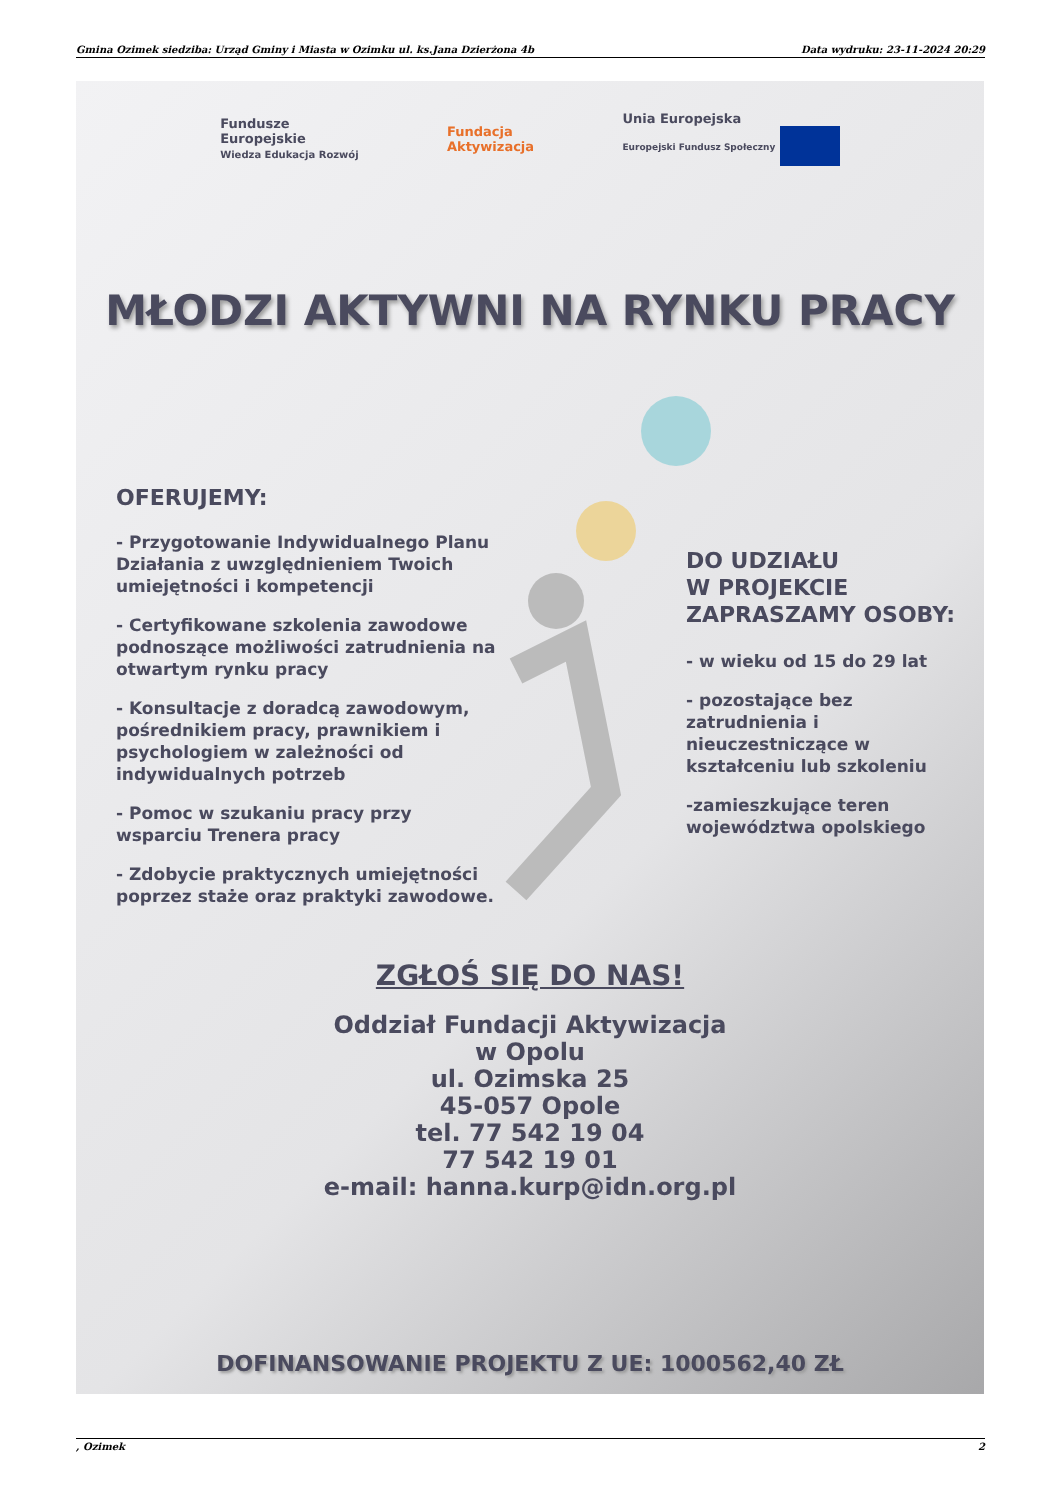Gmina Ozimek siedziba: Urząd Gminy i Miasta w Ozimku ul. ks.Jana Dzierżona 4b Data wydruku: 23-11-2024 20:29
Fundusze
Europejskie
Wiedza Edukacja Rozwój
Fundacja
Aktywizacja
Unia Europejska
Europejski Fundusz Społeczny
MŁODZI AKTYWNI NA RYNKU PRACY
OFERUJEMY:
- Przygotowanie Indywidualnego Planu Działania z uwzględnieniem Twoich umiejętności i kompetencji
- Certyfikowane szkolenia zawodowe podnoszące możliwości zatrudnienia na otwartym rynku pracy
- Konsultacje z doradcą zawodowym, pośrednikiem pracy, prawnikiem i psychologiem w zależności od indywidualnych potrzeb
- Pomoc w szukaniu pracy przy wsparciu Trenera pracy
- Zdobycie praktycznych umiejętności poprzez staże oraz praktyki zawodowe.
DO UDZIAŁU
W PROJEKCIE
ZAPRASZAMY OSOBY:
- w wieku od 15 do 29 lat
- pozostające bez zatrudnienia i nieuczestniczące w kształceniu lub szkoleniu
-zamieszkujące teren województwa opolskiego
ZGŁOŚ SIĘ DO NAS!
Oddział Fundacji Aktywizacja
w Opolu
ul. Ozimska 25
45-057 Opole
tel. 77 542 19 04
77 542 19 01
e-mail: hanna.kurp@idn.org.pl
DOFINANSOWANIE PROJEKTU Z UE: 1000562,40 ZŁ
, Ozimek 2